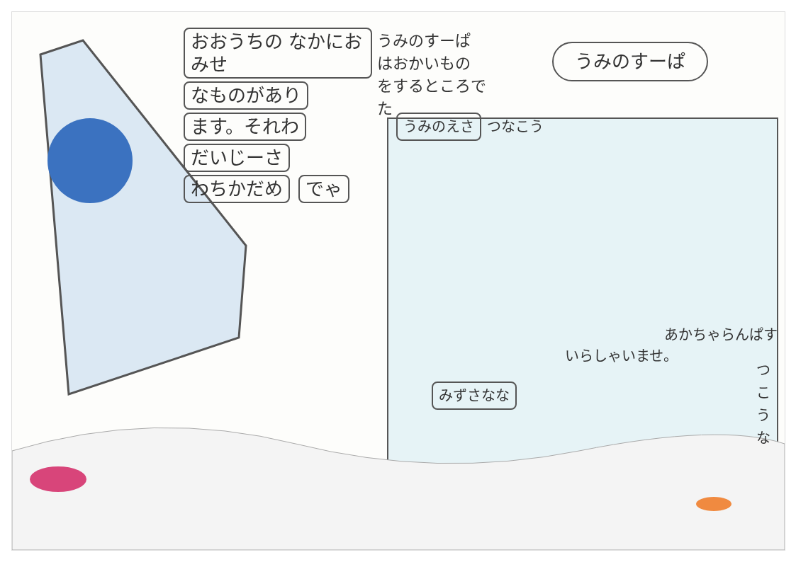おおうちの なかにおみせ なものがあり ます。それわ だいじーさ わちかだめ でゃ
うみのすーぱ
はおかいもの
をするところで
た
うみのすーぱ
うみのえさ つなこう
いらしゃいませ。
あかちゃらんぱす
みずさなな
つこうな